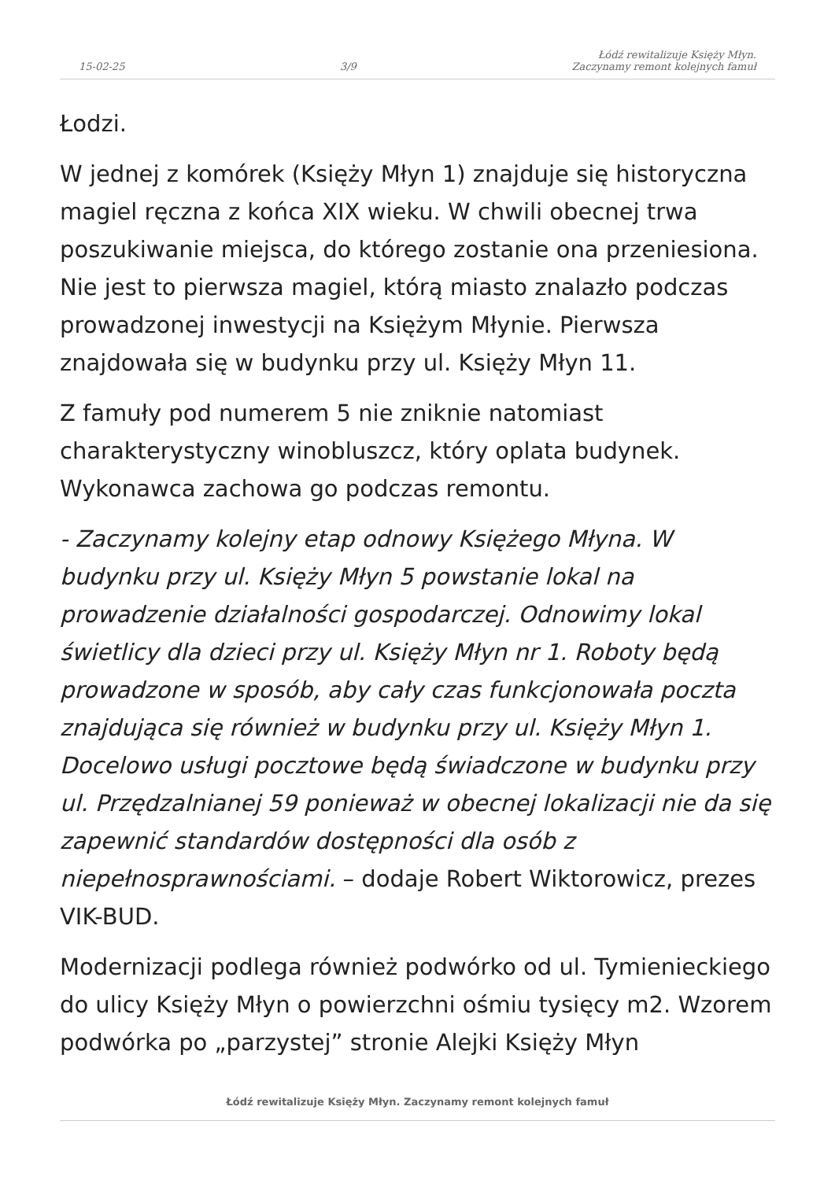15-02-25 3/9 Łódź rewitalizuje Księży Młyn.
Zaczynamy remont kolejnych famuł
Łodzi.
W jednej z komórek (Księży Młyn 1) znajduje się historyczna magiel ręczna z końca XIX wieku. W chwili obecnej trwa poszukiwanie miejsca, do którego zostanie ona przeniesiona. Nie jest to pierwsza magiel, którą miasto znalazło podczas prowadzonej inwestycji na Księżym Młynie. Pierwsza znajdowała się w budynku przy ul. Księży Młyn 11.
Z famuły pod numerem 5 nie zniknie natomiast charakterystyczny winobluszcz, który oplata budynek. Wykonawca zachowa go podczas remontu.
- Zaczynamy kolejny etap odnowy Księżego Młyna. W budynku przy ul. Księży Młyn 5 powstanie lokal na prowadzenie działalności gospodarczej. Odnowimy lokal świetlicy dla dzieci przy ul. Księży Młyn nr 1. Roboty będą prowadzone w sposób, aby cały czas funkcjonowała poczta znajdująca się również w budynku przy ul. Księży Młyn 1. Docelowo usługi pocztowe będą świadczone w budynku przy ul. Przędzalnianej 59 ponieważ w obecnej lokalizacji nie da się zapewnić standardów dostępności dla osób z niepełnosprawnościami. – dodaje Robert Wiktorowicz, prezes VIK-BUD.
Modernizacji podlega również podwórko od ul. Tymienieckiego do ulicy Księży Młyn o powierzchni ośmiu tysięcy m2. Wzorem podwórka po „parzystej” stronie Alejki Księży Młyn
Łódź rewitalizuje Księży Młyn. Zaczynamy remont kolejnych famuł